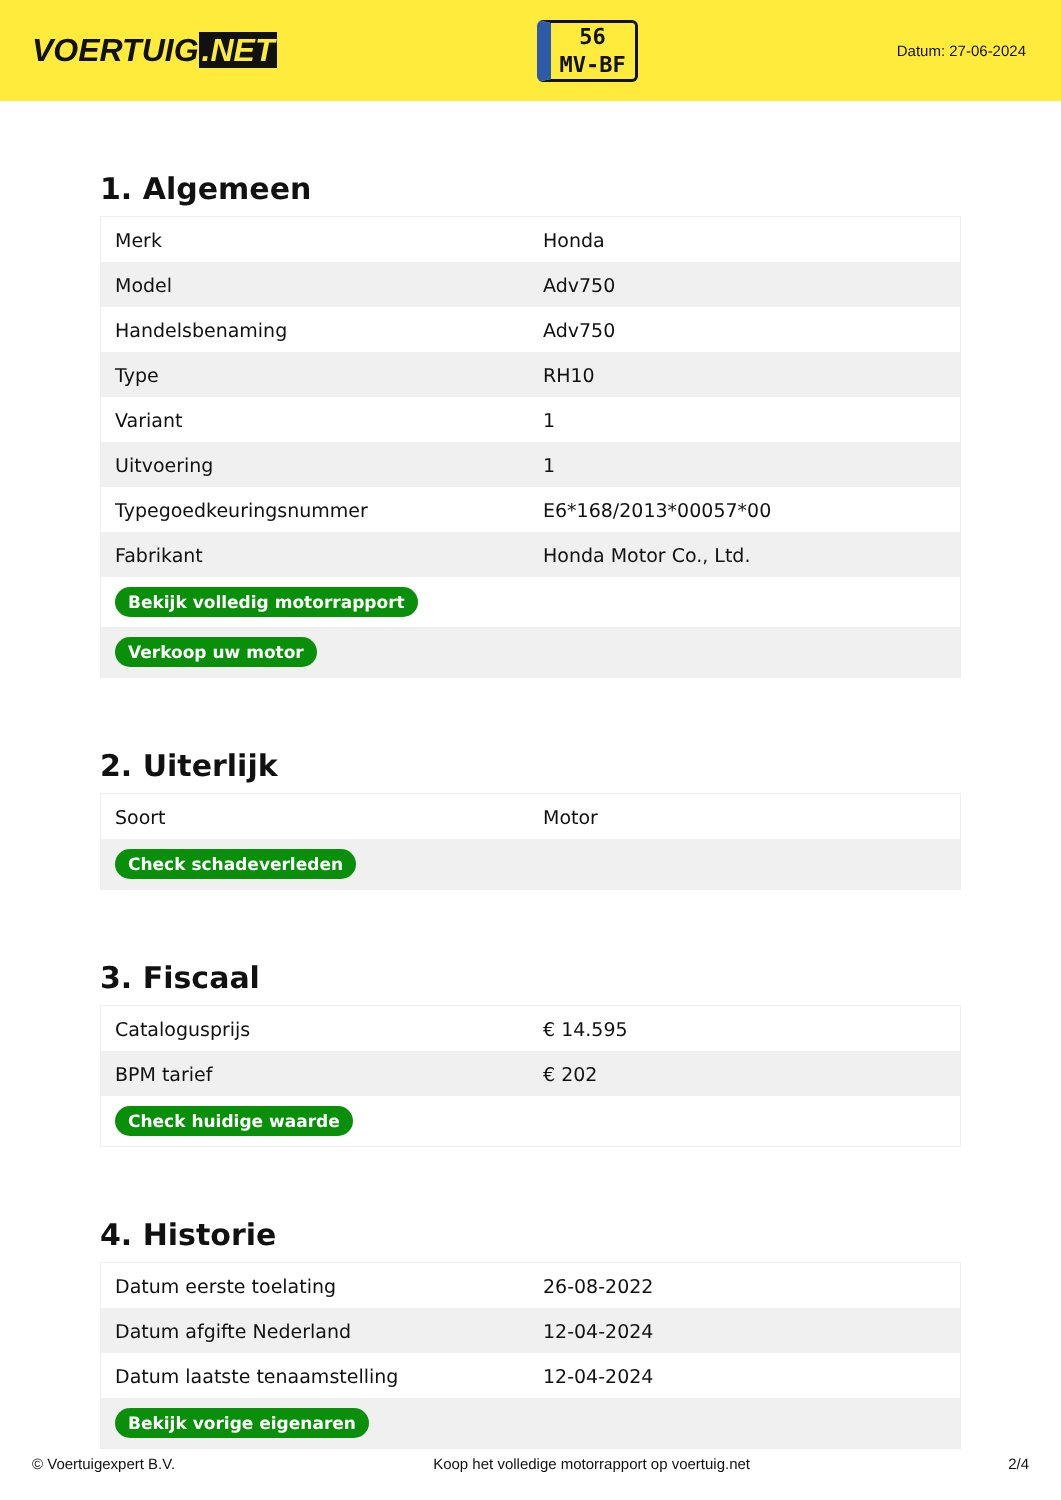VOERTUIG.NET
56
MV-BF
Datum: 27-06-2024
1. Algemeen
| Merk | Honda |
| Model | Adv750 |
| Handelsbenaming | Adv750 |
| Type | RH10 |
| Variant | 1 |
| Uitvoering | 1 |
| Typegoedkeuringsnummer | E6*168/2013*00057*00 |
| Fabrikant | Honda Motor Co., Ltd. |
| Bekijk volledig motorrapport | |
| Verkoop uw motor | |
2. Uiterlijk
| Soort | Motor |
| Check schadeverleden | |
3. Fiscaal
| Catalogusprijs | € 14.595 |
| BPM tarief | € 202 |
| Check huidige waarde | |
4. Historie
| Datum eerste toelating | 26-08-2022 |
| Datum afgifte Nederland | 12-04-2024 |
| Datum laatste tenaamstelling | 12-04-2024 |
| Bekijk vorige eigenaren | |
© Voertuigexpert B.V. Koop het volledige motorrapport op voertuig.net 2/4